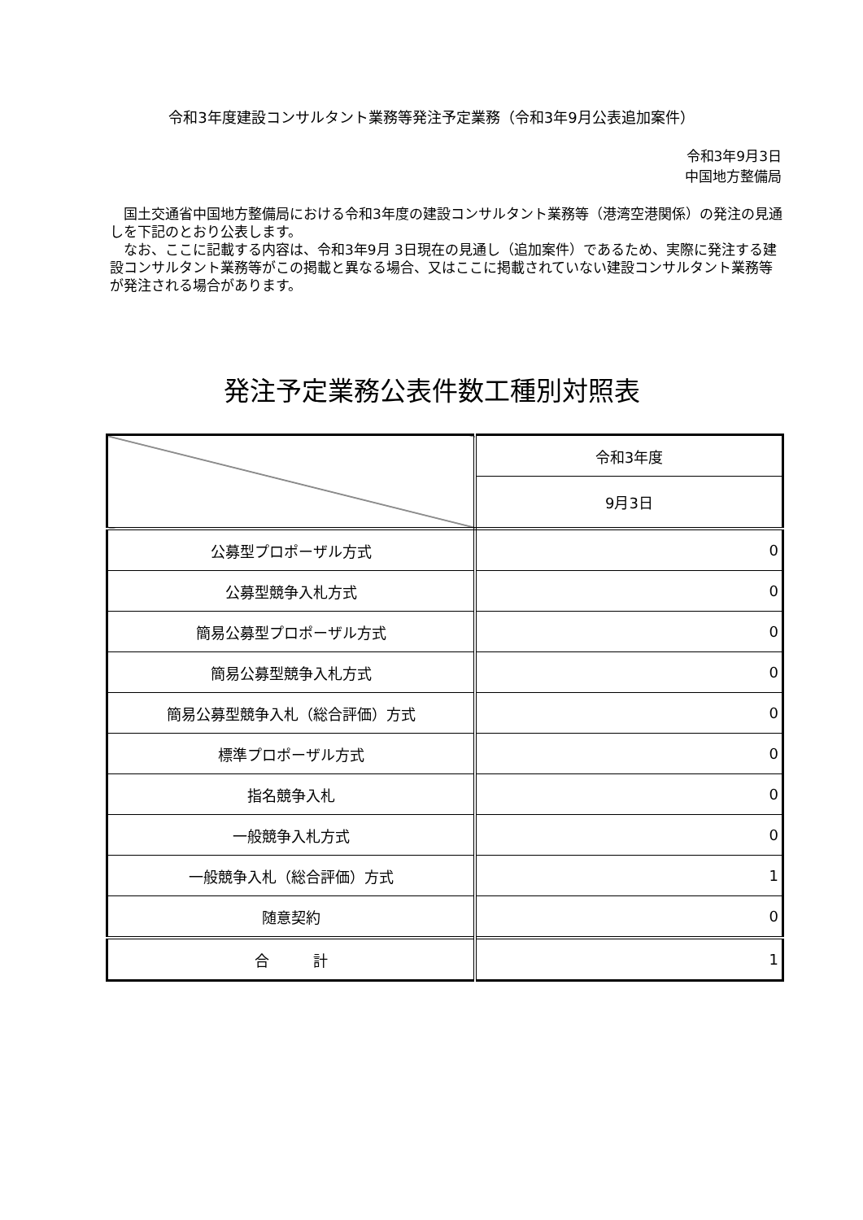令和3年度建設コンサルタント業務等発注予定業務（令和3年9月公表追加案件）
令和3年9月3日
中国地方整備局
国土交通省中国地方整備局における令和3年度の建設コンサルタント業務等（港湾空港関係）の発注の見通しを下記のとおり公表します。
なお、ここに記載する内容は、令和3年9月 3日現在の見通し（追加案件）であるため、実際に発注する建設コンサルタント業務等がこの掲載と異なる場合、又はここに掲載されていない建設コンサルタント業務等が発注される場合があります。
発注予定業務公表件数工種別対照表
| | 令和3年度 |
| | 9月3日 |
| 公募型プロポーザル方式 | 0 |
| 公募型競争入札方式 | 0 |
| 簡易公募型プロポーザル方式 | 0 |
| 簡易公募型競争入札方式 | 0 |
| 簡易公募型競争入札（総合評価）方式 | 0 |
| 標準プロポーザル方式 | 0 |
| 指名競争入札 | 0 |
| 一般競争入札方式 | 0 |
| 一般競争入札（総合評価）方式 | 1 |
| 随意契約 | 0 |
| 合 計 | 1 |